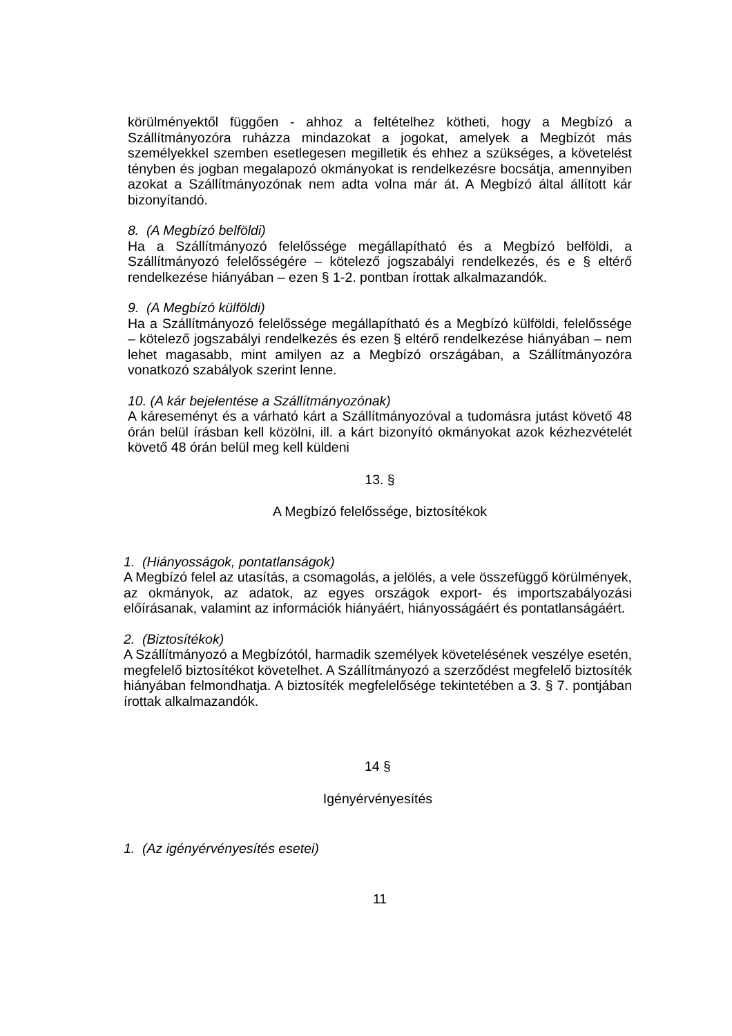körülményektől függően - ahhoz a feltételhez kötheti, hogy a Megbízó a Szállítmányozóra ruházza mindazokat a jogokat, amelyek a Megbízót más személyekkel szemben esetlegesen megilletik és ehhez a szükséges, a követelést tényben és jogban megalapozó okmányokat is rendelkezésre bocsátja, amennyiben azokat a Szállítmányozónak nem adta volna már át. A Megbízó által állított kár bizonyítandó.
8. (A Megbízó belföldi)
Ha a Szállítmányozó felelőssége megállapítható és a Megbízó belföldi, a Szállítmányozó felelősségére – kötelező jogszabályi rendelkezés, és e § eltérő rendelkezése hiányában – ezen § 1-2. pontban írottak alkalmazandók.
9. (A Megbízó külföldi)
Ha a Szállítmányozó felelőssége megállapítható és a Megbízó külföldi, felelőssége – kötelező jogszabályi rendelkezés és ezen § eltérő rendelkezése hiányában – nem lehet magasabb, mint amilyen az a Megbízó országában, a Szállítmányozóra vonatkozó szabályok szerint lenne.
10. (A kár bejelentése a Szállítmányozónak)
A káreseményt és a várható kárt a Szállítmányozóval a tudomásra jutást követő 48 órán belül írásban kell közölni, ill. a kárt bizonyító okmányokat azok kézhezvételét követő 48 órán belül meg kell küldeni
13. §
A Megbízó felelőssége, biztosítékok
1. (Hiányosságok, pontatlanságok)
A Megbízó felel az utasítás, a csomagolás, a jelölés, a vele összefüggő körülmények, az okmányok, az adatok, az egyes országok export- és importszabályozási előírásanak, valamint az információk hiányáért, hiányosságáért és pontatlanságáért.
2. (Biztosítékok)
A Szállítmányozó a Megbízótól, harmadik személyek követelésének veszélye esetén, megfelelő biztosítékot követelhet. A Szállítmányozó a szerződést megfelelő biztosíték hiányában felmondhatja. A biztosíték megfelelősége tekintetében a 3. § 7. pontjában írottak alkalmazandók.
14 §
Igényérvényesítés
1. (Az igényérvényesítés esetei)
11